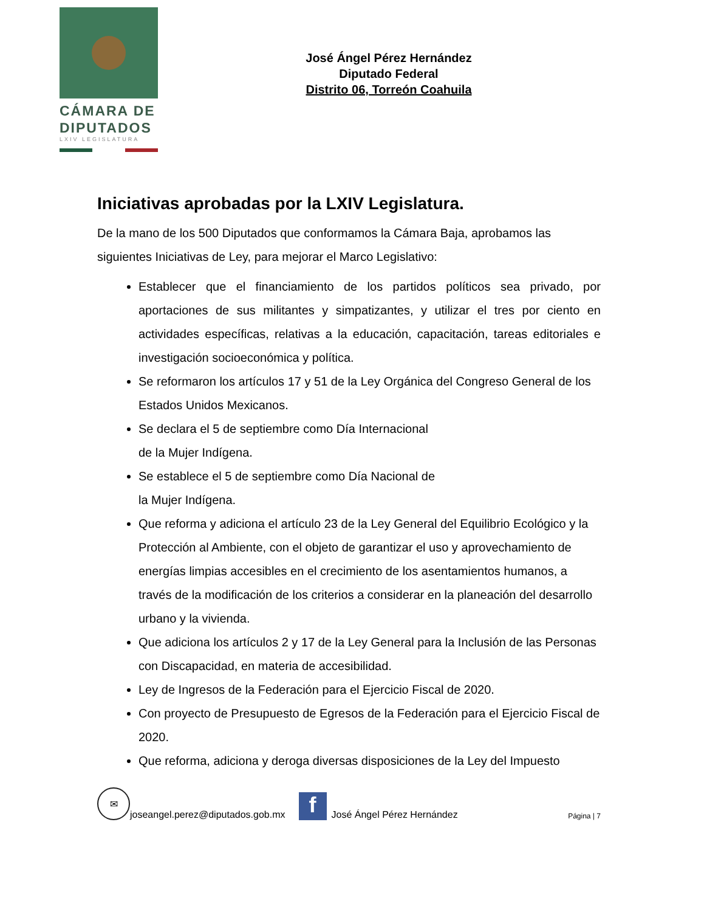CÁMARA DE
DIPUTADOS
LXIV LEGISLATURA
José Ángel Pérez Hernández
Diputado Federal
Distrito 06, Torreón Coahuila
Iniciativas aprobadas por la LXIV Legislatura.
De la mano de los 500 Diputados que conformamos la Cámara Baja, aprobamos las siguientes Iniciativas de Ley, para mejorar el Marco Legislativo:
Establecer que el financiamiento de los partidos políticos sea privado, por aportaciones de sus militantes y simpatizantes, y utilizar el tres por ciento en actividades específicas, relativas a la educación, capacitación, tareas editoriales e investigación socioeconómica y política.
Se reformaron los artículos 17 y 51 de la Ley Orgánica del Congreso General de los Estados Unidos Mexicanos.
Se declara el 5 de septiembre como Día Internacional
de la Mujer Indígena.
Se establece el 5 de septiembre como Día Nacional de
la Mujer Indígena.
Que reforma y adiciona el artículo 23 de la Ley General del Equilibrio Ecológico y la Protección al Ambiente, con el objeto de garantizar el uso y aprovechamiento de energías limpias accesibles en el crecimiento de los asentamientos humanos, a través de la modificación de los criterios a considerar en la planeación del desarrollo urbano y la vivienda.
Que adiciona los artículos 2 y 17 de la Ley General para la Inclusión de las Personas con Discapacidad, en materia de accesibilidad.
Ley de Ingresos de la Federación para el Ejercicio Fiscal de 2020.
Con proyecto de Presupuesto de Egresos de la Federación para el Ejercicio Fiscal de 2020.
Que reforma, adiciona y deroga diversas disposiciones de la Ley del Impuesto
✉
joseangel.perez@diputados.gob.mx
f
José Ángel Pérez Hernández Página | 7